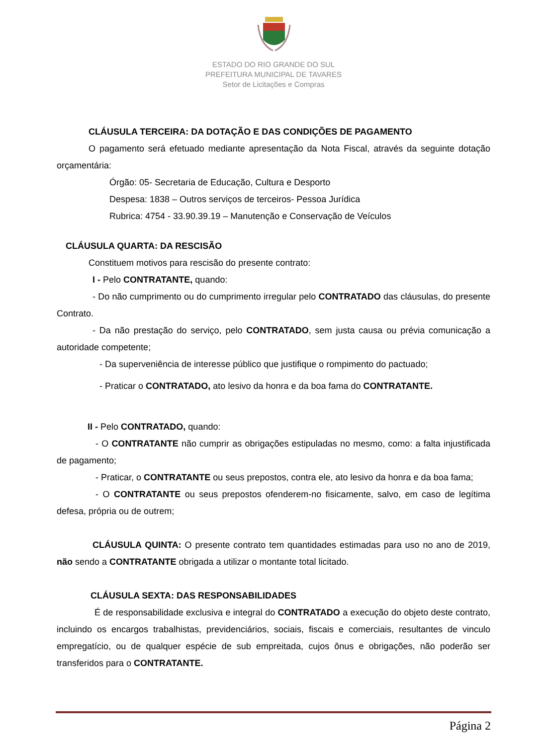ESTADO DO RIO GRANDE DO SUL
PREFEITURA MUNICIPAL DE TAVARES
Setor de Licitações e Compras
CLÁUSULA TERCEIRA: DA DOTAÇÃO E DAS CONDIÇÕES DE PAGAMENTO
O pagamento será efetuado mediante apresentação da Nota Fiscal, através da seguinte dotação orçamentária:
Órgão: 05- Secretaria de Educação, Cultura e Desporto
Despesa: 1838 – Outros serviços de terceiros- Pessoa Jurídica
Rubrica: 4754 - 33.90.39.19 – Manutenção e Conservação de Veículos
CLÁUSULA QUARTA: DA RESCISÃO
Constituem motivos para rescisão do presente contrato:
I - Pelo CONTRATANTE, quando:
- Do não cumprimento ou do cumprimento irregular pelo CONTRATADO das cláusulas, do presente Contrato.
- Da não prestação do serviço, pelo CONTRATADO, sem justa causa ou prévia comunicação a autoridade competente;
- Da superveniência de interesse público que justifique o rompimento do pactuado;
- Praticar o CONTRATADO, ato lesivo da honra e da boa fama do CONTRATANTE.
II - Pelo CONTRATADO, quando:
- O CONTRATANTE não cumprir as obrigações estipuladas no mesmo, como: a falta injustificada de pagamento;
- Praticar, o CONTRATANTE ou seus prepostos, contra ele, ato lesivo da honra e da boa fama;
- O CONTRATANTE ou seus prepostos ofenderem-no fisicamente, salvo, em caso de legítima defesa, própria ou de outrem;
CLÁUSULA QUINTA: O presente contrato tem quantidades estimadas para uso no ano de 2019, não sendo a CONTRATANTE obrigada a utilizar o montante total licitado.
CLÁUSULA SEXTA: DAS RESPONSABILIDADES
É de responsabilidade exclusiva e integral do CONTRATADO a execução do objeto deste contrato, incluindo os encargos trabalhistas, previdenciários, sociais, fiscais e comerciais, resultantes de vinculo empregatício, ou de qualquer espécie de sub empreitada, cujos ônus e obrigações, não poderão ser transferidos para o CONTRATANTE.
Página 2